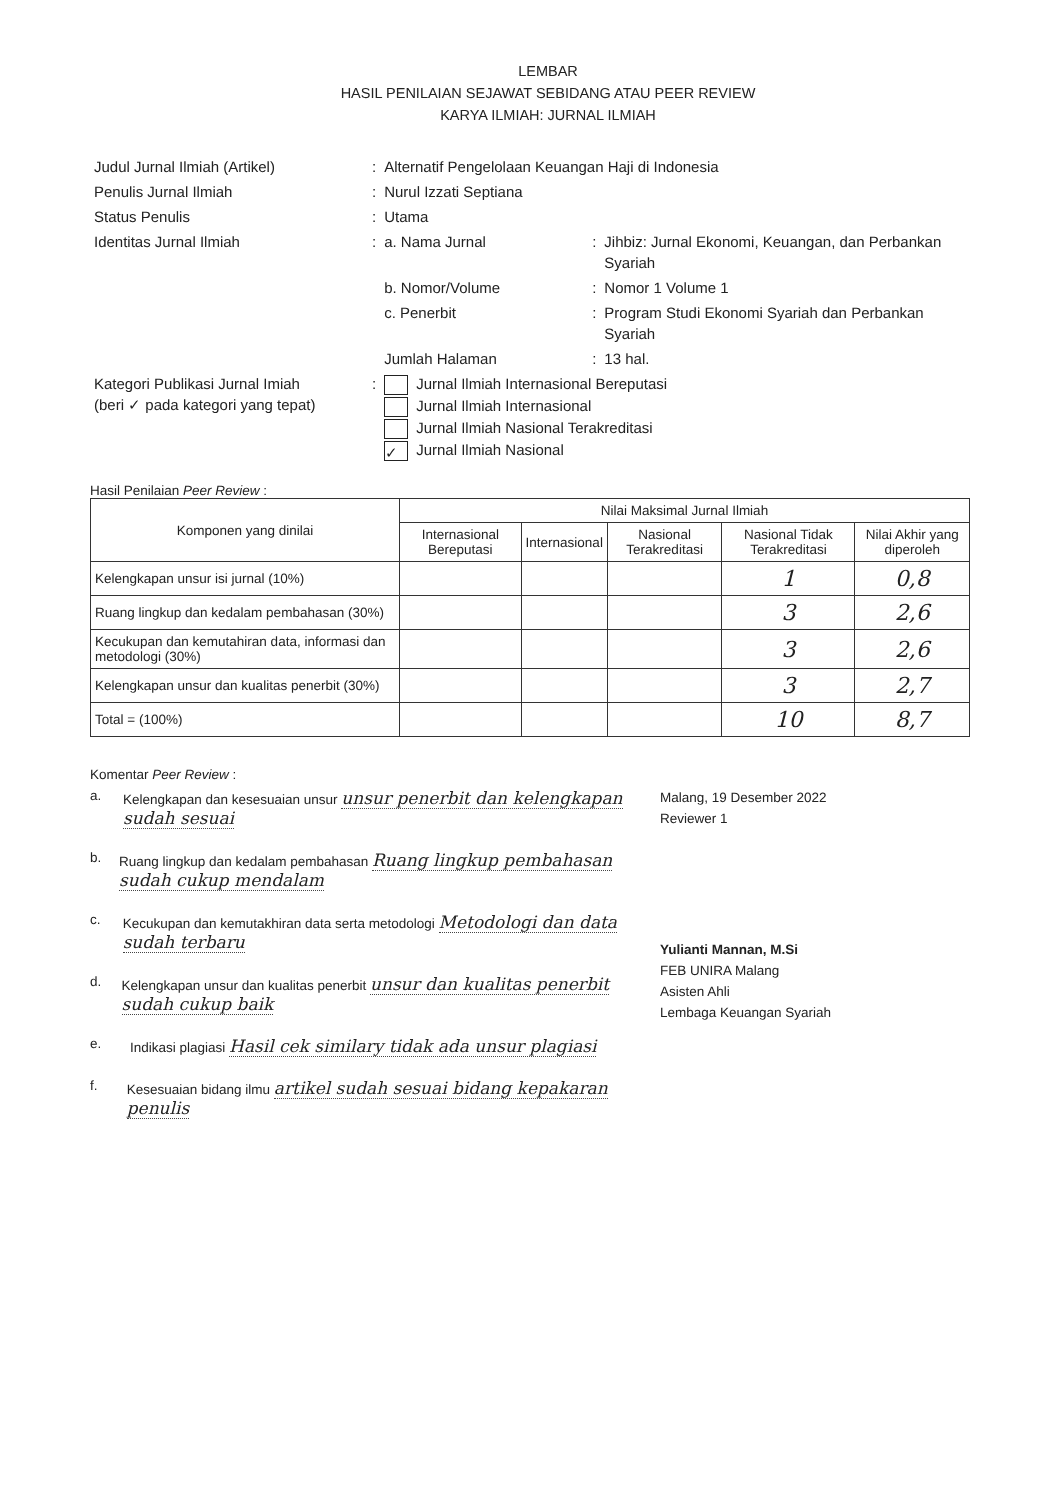LEMBAR
HASIL PENILAIAN SEJAWAT SEBIDANG ATAU PEER REVIEW
KARYA ILMIAH: JURNAL ILMIAH
| Judul Jurnal Ilmiah (Artikel) | : | Alternatif Pengelolaan Keuangan Haji di Indonesia | | |
| Penulis Jurnal Ilmiah | : | Nurul Izzati Septiana | | |
| Status Penulis | : | Utama | | |
| Identitas Jurnal Ilmiah | : | a. Nama Jurnal | : | Jihbiz: Jurnal Ekonomi, Keuangan, dan Perbankan Syariah |
| | | b. Nomor/Volume | : | Nomor 1 Volume 1 |
| | | c. Penerbit | : | Program Studi Ekonomi Syariah dan Perbankan Syariah |
| | | Jumlah Halaman | : | 13 hal. |
| Kategori Publikasi Jurnal Imiah (beri ✓ pada kategori yang tepat) | : | Jurnal Ilmiah Internasional Bereputasi Jurnal Ilmiah Internasional Jurnal Ilmiah Nasional Terakreditasi ✓ Jurnal Ilmiah Nasional | | |
Hasil Penilaian Peer Review :
| Komponen yang dinilai | Nilai Maksimal Jurnal Ilmiah | | | | |
| --- | --- | --- | --- | --- | --- |
| | Internasional Bereputasi | Internasional | Nasional Terakreditasi | Nasional Tidak Terakreditasi | Nilai Akhir yang diperoleh |
| Kelengkapan unsur isi jurnal (10%) | | | | 1 | 0,8 |
| Ruang lingkup dan kedalam pembahasan (30%) | | | | 3 | 2,6 |
| Kecukupan dan kemutahiran data, informasi dan metodologi (30%) | | | | 3 | 2,6 |
| Kelengkapan unsur dan kualitas penerbit (30%) | | | | 3 | 2,7 |
| Total = (100%) | | | | 10 | 8,7 |
Komentar Peer Review :
a. Kelengkapan dan kesesuaian unsur unsur penerbit dan kelengkapan sudah sesuai
b. Ruang lingkup dan kedalam pembahasan Ruang lingkup pembahasan sudah cukup mendalam
c. Kecukupan dan kemutakhiran data serta metodologi Metodologi dan data sudah terbaru
d. Kelengkapan unsur dan kualitas penerbit unsur dan kualitas penerbit sudah cukup baik
e. Indikasi plagiasi Hasil cek similary tidak ada unsur plagiasi
f. Kesesuaian bidang ilmu artikel sudah sesuai bidang kepakaran penulis
Malang, 19 Desember 2022
Reviewer 1
Yulianti Mannan, M.Si
FEB UNIRA Malang
Asisten Ahli
Lembaga Keuangan Syariah